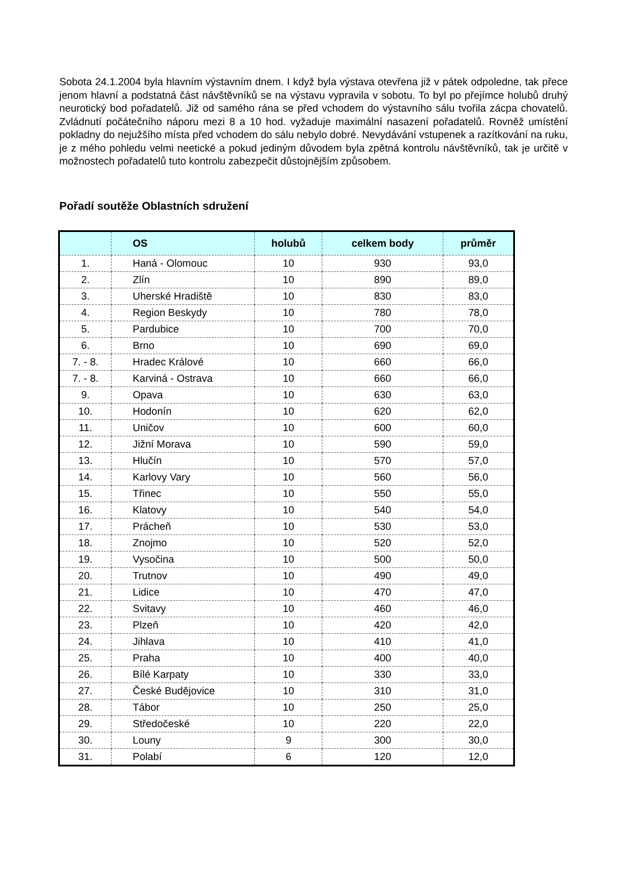Sobota 24.1.2004 byla hlavním výstavním dnem. I když byla výstava otevřena již v pátek odpoledne, tak přece jenom hlavní a podstatná část návštěvníků se na výstavu vypravila v sobotu. To byl po přejímce holubů druhý neurotický bod pořadatelů. Již od samého rána se před vchodem do výstavního sálu tvořila zácpa chovatelů. Zvládnutí počátečního náporu mezi 8 a 10 hod. vyžaduje maximální nasazení pořadatelů. Rovněž umístění pokladny do nejužšího místa před vchodem do sálu nebylo dobré. Nevydávání vstupenek a razítkování na ruku, je z mého pohledu velmi neetické a pokud jediným důvodem byla zpětná kontrolu návštěvníků, tak je určitě v možnostech pořadatelů tuto kontrolu zabezpečit důstojnějším způsobem.
Pořadí soutěže Oblastních sdružení
| | OS | holubů | celkem body | průměr |
| --- | --- | --- | --- | --- |
| 1. | Haná - Olomouc | 10 | 930 | 93,0 |
| 2. | Zlín | 10 | 890 | 89,0 |
| 3. | Uherské Hradiště | 10 | 830 | 83,0 |
| 4. | Region Beskydy | 10 | 780 | 78,0 |
| 5. | Pardubice | 10 | 700 | 70,0 |
| 6. | Brno | 10 | 690 | 69,0 |
| 7. - 8. | Hradec Králové | 10 | 660 | 66,0 |
| 7. - 8. | Karviná - Ostrava | 10 | 660 | 66,0 |
| 9. | Opava | 10 | 630 | 63,0 |
| 10. | Hodonín | 10 | 620 | 62,0 |
| 11. | Uničov | 10 | 600 | 60,0 |
| 12. | Jižní Morava | 10 | 590 | 59,0 |
| 13. | Hlučín | 10 | 570 | 57,0 |
| 14. | Karlovy Vary | 10 | 560 | 56,0 |
| 15. | Třinec | 10 | 550 | 55,0 |
| 16. | Klatovy | 10 | 540 | 54,0 |
| 17. | Prácheň | 10 | 530 | 53,0 |
| 18. | Znojmo | 10 | 520 | 52,0 |
| 19. | Vysočina | 10 | 500 | 50,0 |
| 20. | Trutnov | 10 | 490 | 49,0 |
| 21. | Lidice | 10 | 470 | 47,0 |
| 22. | Svitavy | 10 | 460 | 46,0 |
| 23. | Plzeň | 10 | 420 | 42,0 |
| 24. | Jihlava | 10 | 410 | 41,0 |
| 25. | Praha | 10 | 400 | 40,0 |
| 26. | Bílé Karpaty | 10 | 330 | 33,0 |
| 27. | České Budějovice | 10 | 310 | 31,0 |
| 28. | Tábor | 10 | 250 | 25,0 |
| 29. | Středočeské | 10 | 220 | 22,0 |
| 30. | Louny | 9 | 300 | 30,0 |
| 31. | Polabí | 6 | 120 | 12,0 |